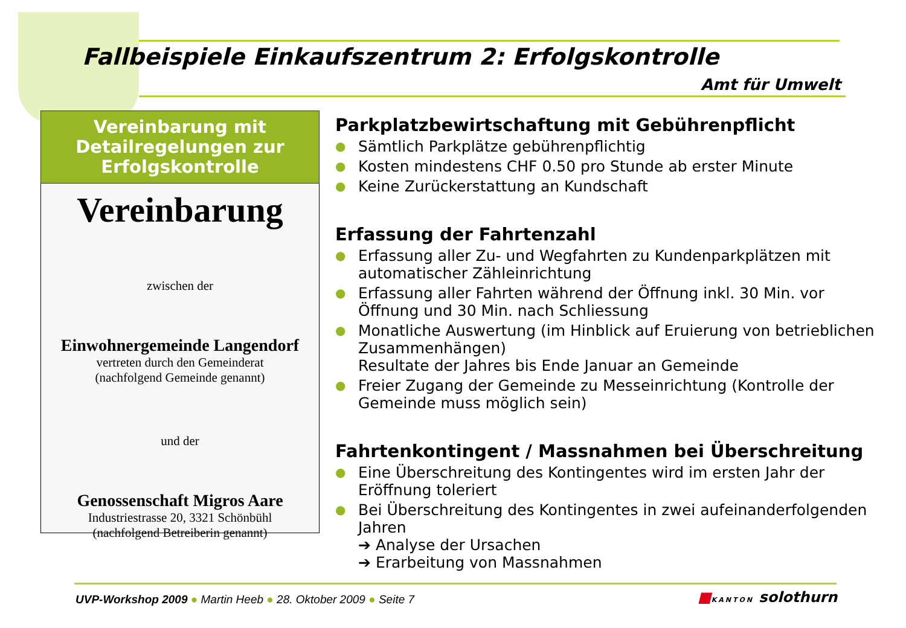Fallbeispiele Einkaufszentrum 2: Erfolgskontrolle
Amt für Umwelt
Vereinbarung mit Detailregelungen zur Erfolgskontrolle
Vereinbarung
zwischen der
Einwohnergemeinde Langendorf
vertreten durch den Gemeinderat
(nachfolgend Gemeinde genannt)
und der
Genossenschaft Migros Aare
Industriestrasse 20, 3321 Schönbühl
(nachfolgend Betreiberin genannt)
Parkplatzbewirtschaftung mit Gebührenpflicht
● Sämtlich Parkplätze gebührenpflichtig
● Kosten mindestens CHF 0.50 pro Stunde ab erster Minute
● Keine Zurückerstattung an Kundschaft
Erfassung der Fahrtenzahl
● Erfassung aller Zu- und Wegfahrten zu Kundenparkplätzen mit automatischer Zähleinrichtung
● Erfassung aller Fahrten während der Öffnung inkl. 30 Min. vor Öffnung und 30 Min. nach Schliessung
● Monatliche Auswertung (im Hinblick auf Eruierung von betrieblichen Zusammenhängen)
Resultate der Jahres bis Ende Januar an Gemeinde
● Freier Zugang der Gemeinde zu Messeinrichtung (Kontrolle der Gemeinde muss möglich sein)
Fahrtenkontingent / Massnahmen bei Überschreitung
● Eine Überschreitung des Kontingentes wird im ersten Jahr der Eröffnung toleriert
● Bei Überschreitung des Kontingentes in zwei aufeinanderfolgenden Jahren
➔ Analyse der Ursachen
➔ Erarbeitung von Massnahmen
UVP-Workshop 2009 ● Martin Heeb ● 28. Oktober 2009 ● Seite 7
■KANTON solothurn